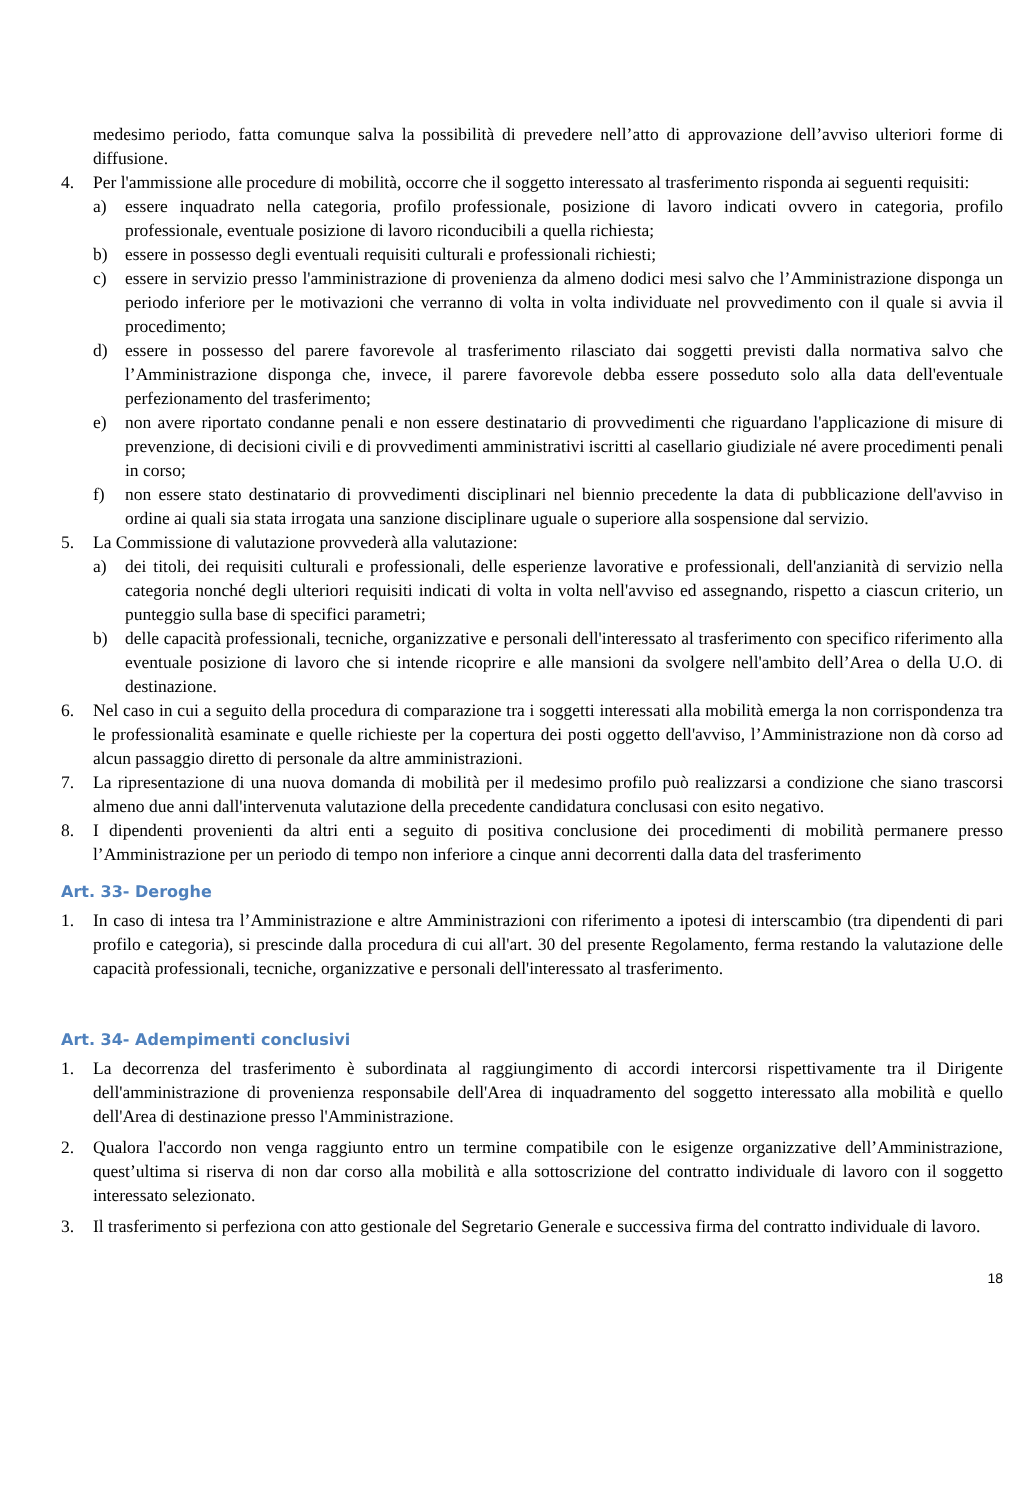medesimo periodo, fatta comunque salva la possibilità di prevedere nell’atto di approvazione dell’avviso ulteriori forme di diffusione.
4. Per l'ammissione alle procedure di mobilità, occorre che il soggetto interessato al trasferimento risponda ai seguenti requisiti:
a) essere inquadrato nella categoria, profilo professionale, posizione di lavoro indicati ovvero in categoria, profilo professionale, eventuale posizione di lavoro riconducibili a quella richiesta;
b) essere in possesso degli eventuali requisiti culturali e professionali richiesti;
c) essere in servizio presso l'amministrazione di provenienza da almeno dodici mesi salvo che l’Amministrazione disponga un periodo inferiore per le motivazioni che verranno di volta in volta individuate nel provvedimento con il quale si avvia il procedimento;
d) essere in possesso del parere favorevole al trasferimento rilasciato dai soggetti previsti dalla normativa salvo che l’Amministrazione disponga che, invece, il parere favorevole debba essere posseduto solo alla data dell'eventuale perfezionamento del trasferimento;
e) non avere riportato condanne penali e non essere destinatario di provvedimenti che riguardano l'applicazione di misure di prevenzione, di decisioni civili e di provvedimenti amministrativi iscritti al casellario giudiziale né avere procedimenti penali in corso;
f) non essere stato destinatario di provvedimenti disciplinari nel biennio precedente la data di pubblicazione dell'avviso in ordine ai quali sia stata irrogata una sanzione disciplinare uguale o superiore alla sospensione dal servizio.
5. La Commissione di valutazione provvederà alla valutazione:
a) dei titoli, dei requisiti culturali e professionali, delle esperienze lavorative e professionali, dell'anzianità di servizio nella categoria nonché degli ulteriori requisiti indicati di volta in volta nell'avviso ed assegnando, rispetto a ciascun criterio, un punteggio sulla base di specifici parametri;
b) delle capacità professionali, tecniche, organizzative e personali dell'interessato al trasferimento con specifico riferimento alla eventuale posizione di lavoro che si intende ricoprire e alle mansioni da svolgere nell'ambito dell’Area o della U.O. di destinazione.
6. Nel caso in cui a seguito della procedura di comparazione tra i soggetti interessati alla mobilità emerga la non corrispondenza tra le professionalità esaminate e quelle richieste per la copertura dei posti oggetto dell'avviso, l’Amministrazione non dà corso ad alcun passaggio diretto di personale da altre amministrazioni.
7. La ripresentazione di una nuova domanda di mobilità per il medesimo profilo può realizzarsi a condizione che siano trascorsi almeno due anni dall'intervenuta valutazione della precedente candidatura conclusasi con esito negativo.
8. I dipendenti provenienti da altri enti a seguito di positiva conclusione dei procedimenti di mobilità permanere presso l’Amministrazione per un periodo di tempo non inferiore a cinque anni decorrenti dalla data del trasferimento
Art. 33- Deroghe
1. In caso di intesa tra l’Amministrazione e altre Amministrazioni con riferimento a ipotesi di interscambio (tra dipendenti di pari profilo e categoria), si prescinde dalla procedura di cui all'art. 30 del presente Regolamento, ferma restando la valutazione delle capacità professionali, tecniche, organizzative e personali dell'interessato al trasferimento.
Art. 34- Adempimenti conclusivi
1. La decorrenza del trasferimento è subordinata al raggiungimento di accordi intercorsi rispettivamente tra il Dirigente dell'amministrazione di provenienza responsabile dell'Area di inquadramento del soggetto interessato alla mobilità e quello dell'Area di destinazione presso l'Amministrazione.
2. Qualora l'accordo non venga raggiunto entro un termine compatibile con le esigenze organizzative dell’Amministrazione, quest’ultima si riserva di non dar corso alla mobilità e alla sottoscrizione del contratto individuale di lavoro con il soggetto interessato selezionato.
3. Il trasferimento si perfeziona con atto gestionale del Segretario Generale e successiva firma del contratto individuale di lavoro.
18